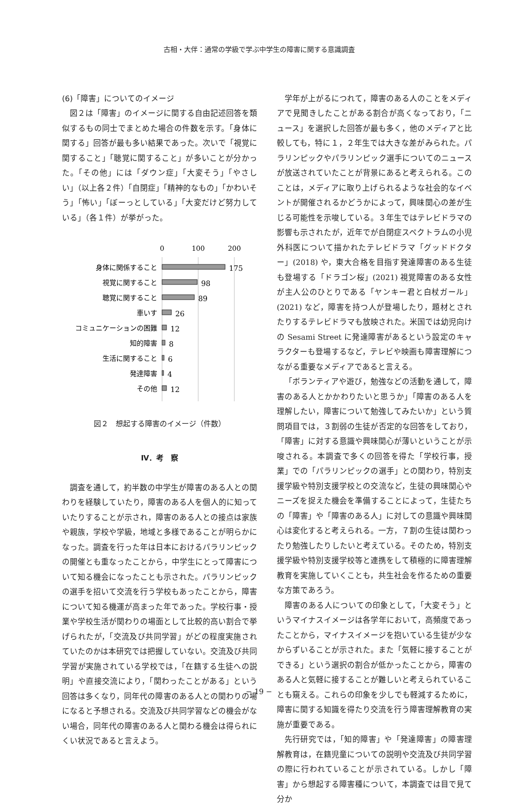古相・大伴：通常の学級で学ぶ中学生の障害に関する意識調査
(6)「障害」についてのイメージ
図２は「障害」のイメージに関する自由記述回答を類似するもの同士でまとめた場合の件数を示す。「身体に関する」回答が最も多い結果であった。次いで「視覚に関すること」「聴覚に関すること」が多いことが分かった。「その他」には「ダウン症」「大変そう」「やさしい」（以上各２件）「自閉症」「精神的なもの」「かわいそう」「怖い」「ぼーっとしている」「大変だけど努力している」（各１件）が挙がった。
0
100
200
身体に関係すること
175
視覚に関すること
98
聴覚に関すること
89
車いす
26
コミュニケーションの困難
12
知的障害
8
生活に関すること
6
発達障害
4
その他
12
図２　想起する障害のイメージ（件数）
Ⅳ．考　察
調査を通して，約半数の中学生が障害のある人との関わりを経験していたり，障害のある人を個人的に知っていたりすることが示され，障害のある人との接点は家族や親族，学校や学級，地域と多様であることが明らかになった。調査を行った年は日本におけるパラリンピックの開催とも重なったことから，中学生にとって障害について知る機会になったことも示された。パラリンピックの選手を招いて交流を行う学校もあったことから，障害について知る機運が高まった年であった。学校行事・授業や学校生活が関わりの場面として比較的高い割合で挙げられたが，「交流及び共同学習」がどの程度実施されていたのかは本研究では把握していない。交流及び共同学習が実施されている学校では，「在籍する生徒への説明」や直接交流により，「関わったことがある」という回答は多くなり，同年代の障害のある人との関わりの場になると予想される。交流及び共同学習などの機会がない場合，同年代の障害のある人と関わる機会は得られにくい状況であると言えよう。
学年が上がるにつれて，障害のある人のことをメディアで見聞きしたことがある割合が高くなっており，「ニュース」を選択した回答が最も多く，他のメディアと比較しても，特に１，２年生では大きな差がみられた。パラリンピックやパラリンピック選手についてのニュースが放送されていたことが背景にあると考えられる。このことは，メディアに取り上げられるような社会的なイベントが開催されるかどうかによって，興味関心の差が生じる可能性を示唆している。３年生ではテレビドラマの影響も示されたが，近年でが自閉症スペクトラムの小児外科医について描かれたテレビドラマ「グッドドクター」(2018) や，東大合格を目指す発達障害のある生徒も登場する「ドラゴン桜」(2021) 視覚障害のある女性が主人公のひとりである「ヤンキー君と白杖ガール」(2021) など，障害を持つ人が登場したり，題材とされたりするテレビドラマも放映された。米国では幼児向けの Sesami Street に発達障害があるという設定のキャラクターも登場するなど，テレビや映画も障害理解につながる重要なメディアであると言える。
「ボランティアや遊び，勉強などの活動を通して，障害のある人とかかわりたいと思うか」「障害のある人を理解したい，障害について勉強してみたいか」という質問項目では，３割弱の生徒が否定的な回答をしており，「障害」に対する意識や興味関心が薄いということが示唆される。本調査で多くの回答を得た「学校行事，授業」での「パラリンピックの選手」との関わり，特別支援学級や特別支援学校との交流など，生徒の興味関心やニーズを捉えた機会を準備することによって，生徒たちの「障害」や「障害のある人」に対しての意識や興味関心は変化すると考えられる。一方，７割の生徒は関わったり勉強したりしたいと考えている。そのため，特別支援学級や特別支援学校等と連携をして積極的に障害理解教育を実施していくことも，共生社会を作るための重要な方策であろう。
障害のある人についての印象として，「大変そう」というマイナスイメージは各学年において，高頻度であったことから，マイナスイメージを抱いている生徒が少なからずいることが示された。また「気軽に接することができる」という選択の割合が低かったことから，障害のある人と気軽に接することが難しいと考えられていることも窺える。これらの印象を少しでも軽減するために，障害に関する知識を得たり交流を行う障害理解教育の実施が重要である。
先行研究では，「知的障害」や「発達障害」の障害理解教育は，在籍児童についての説明や交流及び共同学習の際に行われていることが示されている。しかし「障害」から想起する障害種について，本調査では目で見て分か
− 19 −